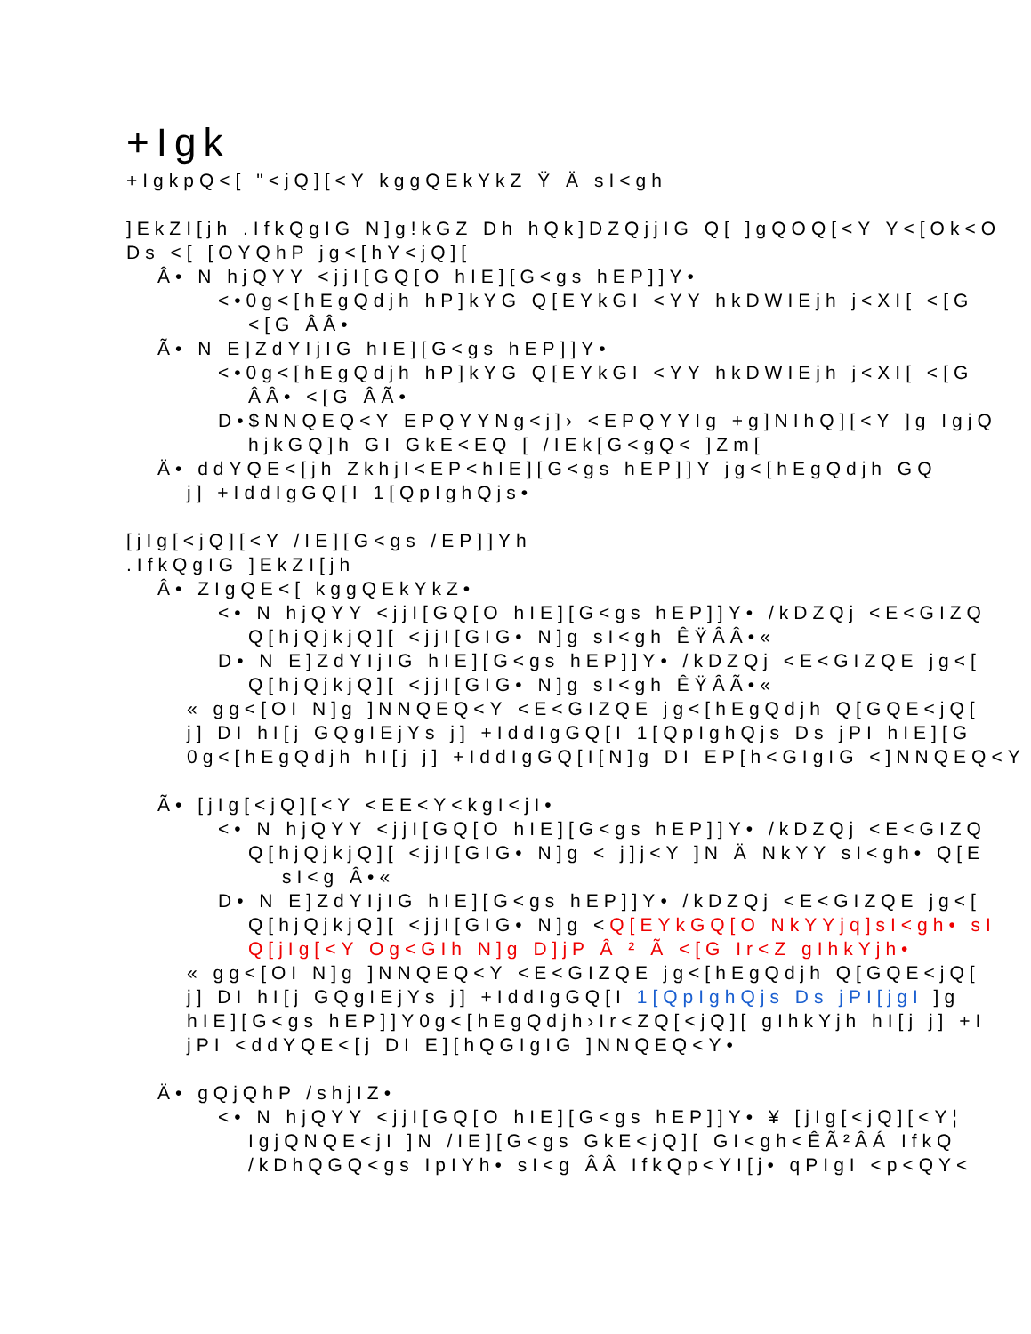+Igk
+IgkpQ<[ "<jQ][<Y kggQEkYkZ Ÿ Ä sI<gh
]EkZI[jh .IfkQgIG N]g!kGZ Dh hQk]DZQjjIG Q[ ]gQOQ[<Y Y<[Ok<O
Ds <[ [OYQhP jg<[hY<jQ][
Â• N hjQYY <jjI[GQ[O hIE][G<gs hEP]]Y•
<•0g<[hEgQdjh hP]kYG Q[EYkGI <YY hkDWIEjh j<XI[ <[G
<[G ÂÂ•
Ã• N E]ZdYIjIG hIE][G<gs hEP]]Y•
<•0g<[hEgQdjh hP]kYG Q[EYkGI <YY hkDWIEjh j<XI[ <[G
ÂÂ• <[G ÂÃ•
D•$NNQEQ<Y EPQYYNg<j]› <EPQYYIg +g]NIhQ][<Y ]g IgjQ
hjkGQ]h GI GkE<EQ [ /IEk[G<gQ< ]Zm[
Ä• ddYQE<[jh ZkhjI<EP<hIE][G<gs hEP]]Y jg<[hEgQdjh GQ
j] +IddIgGQ[I 1[QpIghQjs•
[jIg[<jQ][<Y /IE][G<gs /EP]]Yh
.IfkQgIG ]EkZI[jh
Â• ZIgQE<[ kggQEkYkZ•
<• N hjQYY <jjI[GQ[O hIE][G<gs hEP]]Y• /kDZQj <E<GIZQ
Q[hjQjkjQ][ <jjI[GIG• N]g sI<gh ÊŸÂÂ•«
D• N E]ZdYIjIG hIE][G<gs hEP]]Y• /kDZQj <E<GIZQE jg<[
Q[hjQjkjQ][ <jjI[GIG• N]g sI<gh ÊŸÂÃ•«
« gg<[OI N]g ]NNQEQ<Y <E<GIZQE jg<[hEgQdjh Q[GQE<jQ[
j] DI hI[j GQgIEjYs j] +IddIgGQ[I 1[QpIghQjs Ds jPI hIE][G
0g<[hEgQdjh hI[j j] +IddIgGQ[I[N]g DI EP[h<GIgIG <]NNQEQ<Y
Ã• [jIg[<jQ][<Y <EE<Y<kgI<jI•
<• N hjQYY <jjI[GQ[O hIE][G<gs hEP]]Y• /kDZQj <E<GIZQ
Q[hjQjkjQ][ <jjI[GIG• N]g < j]j<Y ]N Ä NkYY sI<gh• Q[E
sI<g Â•«
D• N E]ZdYIjIG hIE][G<gs hEP]]Y• /kDZQj <E<GIZQE jg<[
Q[hjQjkjQ][ <jjI[GIG• N]g <Q[EYkGQ[O NkYYjq]sI<gh• sI
Q[jIg[<Y Og<GIh N]g D]jP Â ² Ã <[G Ir<Z gIhkYjh•
« gg<[OI N]g ]NNQEQ<Y <E<GIZQE jg<[hEgQdjh Q[GQE<jQ[
j] DI hI[j GQgIEjYs j] +IddIgGQ[I 1[QpIghQjs Ds jPI[jgI ]g
hIE][G<gs hEP]]Y0g<[hEgQdjh›Ir<ZQ[<jQ][ gIhkYjh hI[j j] +I
jPI <ddYQE<[j DI E][hQGIgIG ]NNQEQ<Y•
Ä• gQjQhP /shjIZ•
<• N hjQYY <jjI[GQ[O hIE][G<gs hEP]]Y• ¥ [jIg[<jQ][<Y¦
IgjQNQE<jI ]N /IE][G<gs GkE<jQ][ GI<gh<ÊÃ²ÂÁ IfkQ
/kDhQGQ<gs IpIYh• sI<g ÂÂ IfkQp<YI[j• qPIgI <p<QY<